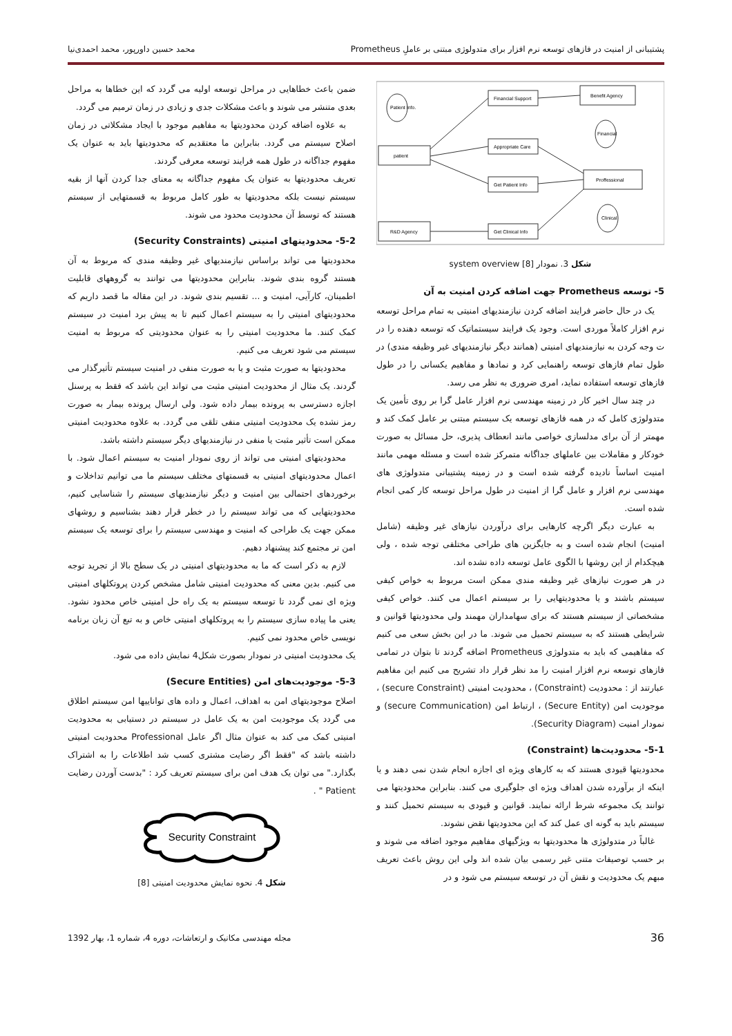پشتیبانی از امنیت در فازهای توسعه نرم افزار برای متدولوژی مبتنی بر عاملِ Prometheus محمد حسین داورپور، محمد احمدی‌نیا
Financial Support
Benefit Agency
Appropriate Care
patient
Get Patient Info
Proffessional
Get Clinical Info
R&D Agency
Patient Info.
Financial
Clinical
شکل 3. نمودار system overview [8]
5- توسعه Prometheus جهت اضافه کردن امنیت به آن
یک در حال حاضر فرایند اضافه کردن نیازمندیهای امنیتی به تمام مراحل توسعه نرم افزار کاملاً موردی است. وجود یک فرایند سیستماتیک که توسعه دهنده را در ت وجه کردن به نیازمندیهای امنیتی (همانند دیگر نیازمندیهای غیر وظیفه مندی) در طول تمام فازهای توسعه راهنمایی کرد و نمادها و مفاهیم یکسانی را در طول فازهای توسعه استفاده نماید، امری ضروری به نظر می رسد.
در چند سال اخیر کار در زمینه مهندسی نرم افزار عامل گرا بر روی تأمین یک متدولوژی کامل که در همه فازهای توسعه یک سیستم مبتنی بر عامل کمک کند و مهمتر از آن برای مدلسازی خواصی مانند انعطاف پذیری، حل مسائل به صورت خودکار و مقاملات بین عاملهای جداگانه متمرکز شده است و مسئله مهمی مانند امنیت اساساً نادیده گرفته شده است و در زمینه پشتیبانی متدولوژی های مهندسی نرم افزار و عامل گرا از امنیت در طول مراحل توسعه کار کمی انجام شده است.
به عبارت دیگر اگرچه کارهایی برای درآوردن نیازهای غیر وظیفه (شامل امنیت) انجام شده است و به جایگزین های طراحی مختلفی توجه شده ، ولی هیچکدام از این روشها با الگوی عامل توسعه داده نشده اند.
در هر صورت نیازهای غیر وظیفه مندی ممکن است مربوط به خواص کیفی سیستم باشند و یا محدودیتهایی را بر سیستم اعمال می کنند. خواص کیفی مشخصاتی از سیستم هستند که برای سهامداران مهمند ولی محدودیتها قوانین و شرایطی هستند که به سیستم تحمیل می شوند. ما در این بخش سعی می کنیم که مفاهیمی که باید به متدولوژی Prometheus اضافه گردند تا بتوان در تمامی فازهای توسعه نرم افزار امنیت را مد نظر قرار داد تشریح می کنیم این مفاهیم عبارتند از : محدودیت (Constraint) ، محدودیت امنیتی (secure Constraint) ، موجودیت امن (Secure Entity) ، ارتباط امن (secure Communication) و نمودار امنیت (Security Diagram).
5-1- محدودیت‌ها (Constraint)
محدودیتها قیودی هستند که به کارهای ویژه ای اجازه انجام شدن نمی دهند و یا اینکه از برآورده شدن اهداف ویژه ای جلوگیری می کنند. بنابراین محدودیتها می توانند یک مجموعه شرط ارائه نمایند. قوانین و قیودی به سیستم تحمیل کنند و سیستم باید به گونه ای عمل کند که این محدودیتها نقض نشوند.
غالباً در متدولوژی ها محدودیتها به ویژگیهای مفاهیم موجود اضافه می شوند و بر حسب توصیفات متنی غیر رسمی بیان شده اند ولی این روش باعث تعریف مبهم یک محدودیت و نقش آن در توسعه سیستم می شود و در
ضمن باعث خطاهایی در مراحل توسعه اولیه می گردد که این خطاها به مراحل بعدی متنشر می شوند و باعث مشکلات جدی و زیادی در زمان ترمیم می گردد.
به علاوه اضافه کردن محدودیتها به مفاهیم موجود با ایجاد مشکلاتی در زمان اصلاح سیستم می گردد. بنابراین ما معتقدیم که محدودیتها باید به عنوان یک مفهوم جداگانه در طول همه فرایند توسعه معرفی گردند.
تعریف محدودیتها به عنوان یک مفهوم جداگانه به معنای جدا کردن آنها از بقیه سیستم نیست بلکه محدودیتها به طور کامل مربوط به قسمتهایی از سیستم هستند که توسط آن محدودیت محدود می شوند.
5-2- محدودیتهای امنیتی (Security Constraints)
محدودیتها می تواند براساس نیازمندیهای غیر وظیفه مندی که مربوط به آن هستند گروه بندی شوند. بنابراین محدودیتها می توانند به گروههای قابلیت اطمینان، کارآیی، امنیت و ... تقسیم بندی شوند. در این مقاله ما قصد داریم که محدودیتهای امنیتی را به سیستم اعمال کنیم تا به پیش برد امنیت در سیستم کمک کنند. ما محدودیت امنیتی را به عنوان محدودیتی که مربوط به امنیت سیستم می شود تعریف می کنیم.
محدودیتها به صورت مثبت و یا به صورت منفی در امنیت سیستم تأثیرگذار می گردند. یک مثال از محدودیت امنیتی مثبت می تواند این باشد که فقط به پرسنل اجازه دسترسی به پرونده بیمار داده شود. ولی ارسال پرونده بیمار به صورت رمز نشده یک محدودیت امنیتی منفی تلقی می گردد. به علاوه محدودیت امنیتی ممکن است تأثیر مثبت یا منفی در نیازمندیهای دیگر سیستم داشته باشد.
محدودیتهای امنیتی می تواند از روی نمودار امنیت به سیستم اعمال شود. با اعمال محدودیتهای امنیتی به قسمتهای مختلف سیستم ما می توانیم تداخلات و برخوردهای احتمالی بین امنیت و دیگر نیازمندیهای سیستم را شناسایی کنیم، محدودیتهایی که می تواند سیستم را در خطر قرار دهند بشناسیم و روشهای ممکن جهت یک طراحی که امنیت و مهندسی سیستم را برای توسعه یک سیستم امن تر مجتمع کند پیشنهاد دهیم.
لازم به ذکر است که ما به محدودیتهای امنیتی در یک سطح بالا از تجرید توجه می کنیم. بدین معنی که محدودیت امنیتی شامل مشخص کردن پروتکلهای امنیتی ویژه ای نمی گردد تا توسعه سیستم به یک راه حل امنیتی خاص محدود نشود. یعنی ما پیاده سازی سیستم را به پروتکلهای امنیتی خاص و به تبع آن زبان برنامه نویسی خاص محدود نمی کنیم.
یک محدودیت امنیتی در نمودار بصورت شکل4 نمایش داده می شود.
5-3- موجودیت‌های امن (Secure Entities)
اصلاح موجودیتهای امن به اهداف، اعمال و داده های تواناییها امن سیستم اطلاق می گردد یک موجودیت امن به یک عامل در سیستم در دستیابی به محدودیت امنیتی کمک می کند به عنوان مثال اگر عامل Professional محدودیت امنیتی داشته باشد که "فقط اگر رضایت مشتری کسب شد اطلاعات را به اشتراک بگذارد." می توان یک هدف امن برای سیستم تعریف کرد : "بدست آوردن رضایت Patient " .
Security Constraint
شکل 4. نحوه نمایش محدودیت امنیتی [8]
36 مجله مهندسی مکانیک و ارتعاشات، دوره 4، شماره 1، بهار 1392